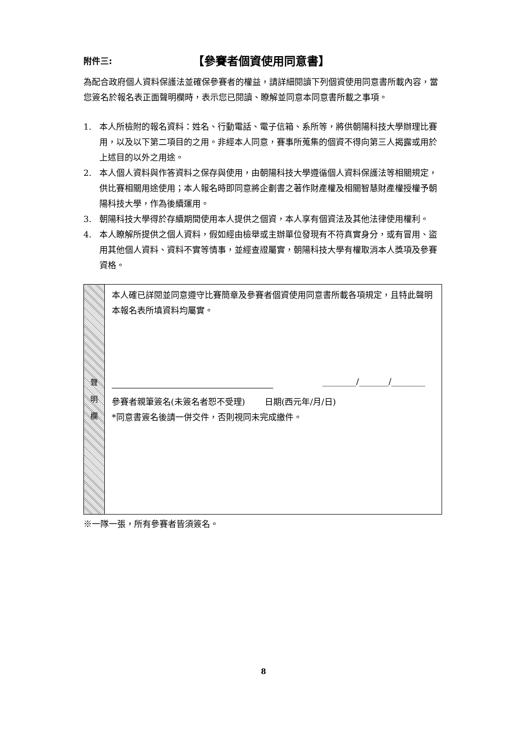附件三: 【參賽者個資使用同意書】
為配合政府個人資料保護法並確保參賽者的權益，請詳細閱讀下列個資使用同意書所載內容，當您簽名於報名表正面聲明欄時，表示您已閱讀、瞭解並同意本同意書所載之事項。
1. 本人所檢附的報名資料：姓名、行動電話、電子信箱、系所等，將供朝陽科技大學辦理比賽用，以及以下第二項目的之用。非經本人同意，賽事所蒐集的個資不得向第三人揭露或用於上述目的以外之用途。
2. 本人個人資料與作答資料之保存與使用，由朝陽科技大學遵循個人資料保護法等相關規定，供比賽相關用途使用；本人報名時即同意將企劃書之著作財產權及相關智慧財產權授權予朝陽科技大學，作為後續運用。
3. 朝陽科技大學得於存續期間使用本人提供之個資，本人享有個資法及其他法律使用權利。
4. 本人瞭解所提供之個人資料，假如經由檢舉或主辦單位發現有不符真實身分，或有冒用、盜用其他個人資料、資料不實等情事，並經查證屬實，朝陽科技大學有權取消本人獎項及參賽資格。
| 聲 明 欄 | 本人確已詳閱並同意遵守比賽簡章及參賽者個資使用同意書所載各項規定，且特此聲明本報名表所填資料均屬實。 ________/_______/________ 參賽者親筆簽名(未簽名者恕不受理) 日期(西元年/月/日) *同意書簽名後請一併交件，否則視同未完成繳件。 |
※一隊一張，所有參賽者皆須簽名。
8